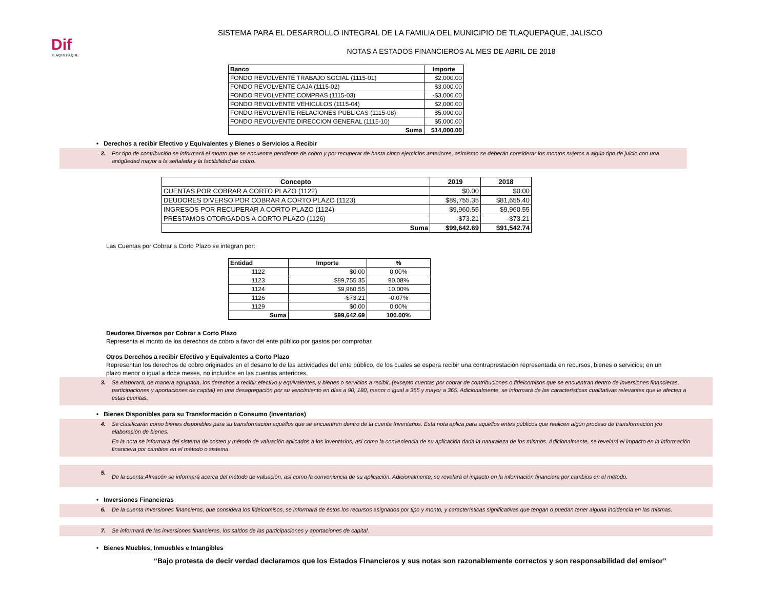Dif
TLAQUEPAQUE
SISTEMA PARA EL DESARROLLO INTEGRAL DE LA FAMILIA DEL MUNICIPIO DE TLAQUEPAQUE, JALISCO
NOTAS A ESTADOS FINANCIEROS AL MES DE ABRIL DE 2018
| Banco | Importe |
| --- | --- |
| FONDO REVOLVENTE TRABAJO SOCIAL (1115-01) | $2,000.00 |
| FONDO REVOLVENTE CAJA (1115-02) | $3,000.00 |
| FONDO REVOLVENTE COMPRAS (1115-03) | -$3,000.00 |
| FONDO REVOLVENTE VEHICULOS (1115-04) | $2,000.00 |
| FONDO REVOLVENTE RELACIONES PUBLICAS (1115-08) | $5,000.00 |
| FONDO REVOLVENTE DIRECCION GENERAL (1115-10) | $5,000.00 |
| Suma | $14,000.00 |
• Derechos a recibir Efectivo y Equivalentes y Bienes o Servicios a Recibir
2. Por tipo de contribución se informará el monto que se encuentre pendiente de cobro y por recuperar de hasta cinco ejercicios anteriores, asimismo se deberán considerar los montos sujetos a algún tipo de juicio con una antigüedad mayor a la señalada y la factibilidad de cobro.
| Concepto | 2019 | 2018 |
| --- | --- | --- |
| CUENTAS POR COBRAR A CORTO PLAZO (1122) | $0.00 | $0.00 |
| DEUDORES DIVERSO POR COBRAR A CORTO PLAZO (1123) | $89,755.35 | $81,655.40 |
| INGRESOS POR RECUPERAR A CORTO PLAZO (1124) | $9,960.55 | $9,960.55 |
| PRESTAMOS OTORGADOS A CORTO PLAZO (1126) | -$73.21 | -$73.21 |
| Suma | $99,642.69 | $91,542.74 |
Las Cuentas por Cobrar a Corto Plazo se integran por:
| Entidad | Importe | % |
| --- | --- | --- |
| 1122 | $0.00 | 0.00% |
| 1123 | $89,755.35 | 90.08% |
| 1124 | $9,960.55 | 10.00% |
| 1126 | -$73.21 | -0.07% |
| 1129 | $0.00 | 0.00% |
| Suma | $99,642.69 | 100.00% |
Deudores Diversos por Cobrar a Corto Plazo
Representa el monto de los derechos de cobro a favor del ente público por gastos por comprobar.
Otros Derechos a recibir Efectivo y Equivalentes a Corto Plazo
Representan los derechos de cobro originados en el desarrollo de las actividades del ente público, de los cuales se espera recibir una contraprestación representada en recursos, bienes o servicios; en un plazo menor o igual a doce meses, no incluidos en las cuentas anteriores,
3. Se elaborará, de manera agrupada, los derechos a recibir efectivo y equivalentes, y bienes o servicios a recibir, (excepto cuentas por cobrar de contribuciones o fideicomisos que se encuentran dentro de inversiones financieras, participaciones y aportaciones de capital) en una desagregación por su vencimiento en días a 90, 180, menor o igual a 365 y mayor a 365. Adicionalmente, se informará de las características cualitativas relevantes que le afecten a estas cuentas.
• Bienes Disponibles para su Transformación o Consumo (inventarios)
4. Se clasificarán como bienes disponibles para su transformación aquéllos que se encuentren dentro de la cuenta Inventarios. Esta nota aplica para aquellos entes públicos que realicen algún proceso de transformación y/o elaboración de bienes.
En la nota se informará del sistema de costeo y método de valuación aplicados a los inventarios, así como la conveniencia de su aplicación dada la naturaleza de los mismos. Adicionalmente, se revelará el impacto en la información financiera por cambios en el método o sistema.
5.
De la cuenta Almacén se informará acerca del método de valuación, así como la conveniencia de su aplicación. Adicionalmente, se revelará el impacto en la información financiera por cambios en el método.
• Inversiones Financieras
6. De la cuenta Inversiones financieras, que considera los fideicomisos, se informará de éstos los recursos asignados por tipo y monto, y características significativas que tengan o puedan tener alguna incidencia en las mismas.
7. Se informará de las inversiones financieras, los saldos de las participaciones y aportaciones de capital.
• Bienes Muebles, Inmuebles e Intangibles
“Bajo protesta de decir verdad declaramos que los Estados Financieros y sus notas son razonablemente correctos y son responsabilidad del emisor”